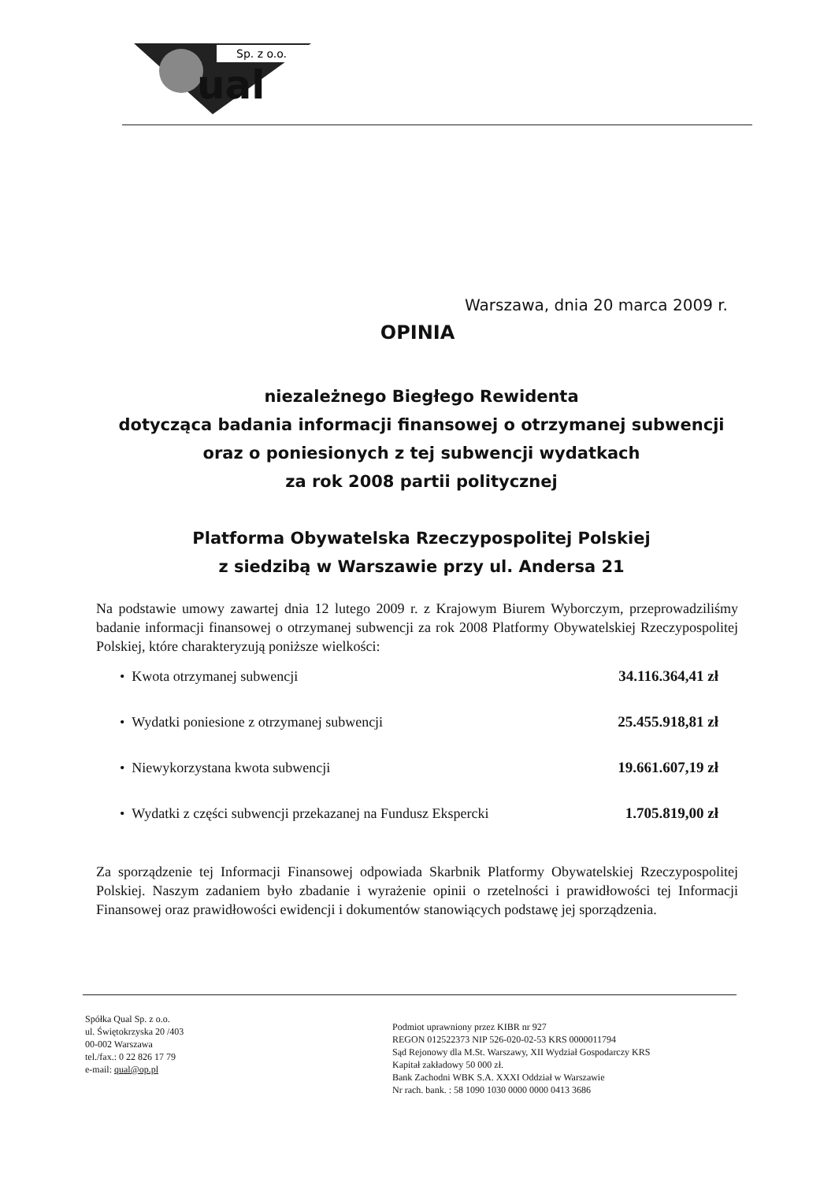Sp. z o.o.
ual
Warszawa, dnia 20 marca 2009 r.
OPINIA
niezależnego Biegłego Rewidenta
dotycząca badania informacji finansowej o otrzymanej subwencji
oraz o poniesionych z tej subwencji wydatkach
za rok 2008 partii politycznej
Platforma Obywatelska Rzeczypospolitej Polskiej
z siedzibą w Warszawie przy ul. Andersa 21
Na podstawie umowy zawartej dnia 12 lutego 2009 r. z Krajowym Biurem Wyborczym, przeprowadziliśmy badanie informacji finansowej o otrzymanej subwencji za rok 2008 Platformy Obywatelskiej Rzeczypospolitej Polskiej, które charakteryzują poniższe wielkości:
• Kwota otrzymanej subwencji 34.116.364,41 zł
• Wydatki poniesione z otrzymanej subwencji 25.455.918,81 zł
• Niewykorzystana kwota subwencji 19.661.607,19 zł
• Wydatki z części subwencji przekazanej na Fundusz Ekspercki 1.705.819,00 zł
Za sporządzenie tej Informacji Finansowej odpowiada Skarbnik Platformy Obywatelskiej Rzeczypospolitej Polskiej. Naszym zadaniem było zbadanie i wyrażenie opinii o rzetelności i prawidłowości tej Informacji Finansowej oraz prawidłowości ewidencji i dokumentów stanowiących podstawę jej sporządzenia.
Spółka Qual Sp. z o.o.
ul. Świętokrzyska 20 /403
00-002 Warszawa
tel./fax.: 0 22 826 17 79
e-mail: qual@op.pl
Podmiot uprawniony przez KIBR nr 927
REGON 012522373 NIP 526-020-02-53 KRS 0000011794
Sąd Rejonowy dla M.St. Warszawy, XII Wydział Gospodarczy KRS
Kapitał zakładowy 50 000 zł.
Bank Zachodni WBK S.A. XXXI Oddział w Warszawie
Nr rach. bank. : 58 1090 1030 0000 0000 0413 3686